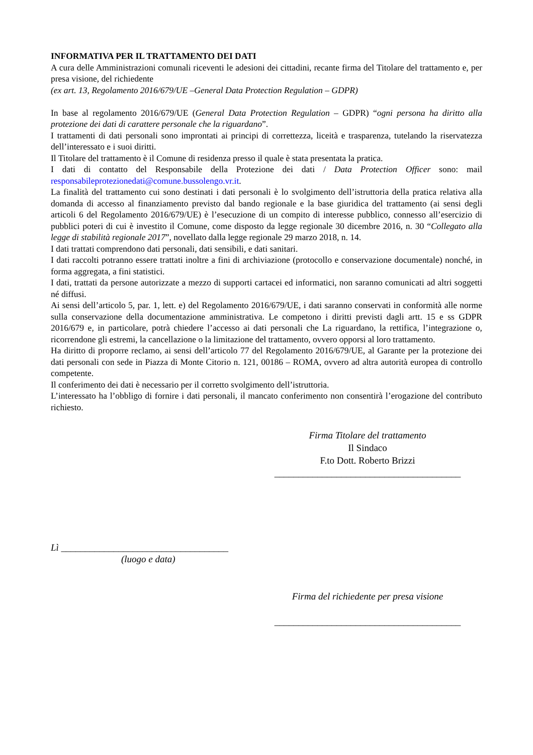INFORMATIVA PER IL TRATTAMENTO DEI DATI
A cura delle Amministrazioni comunali riceventi le adesioni dei cittadini, recante firma del Titolare del trattamento e, per presa visione, del richiedente
(ex art. 13, Regolamento 2016/679/UE –General Data Protection Regulation – GDPR)
In base al regolamento 2016/679/UE (General Data Protection Regulation – GDPR) “ogni persona ha diritto alla protezione dei dati di carattere personale che la riguardano”.
I trattamenti di dati personali sono improntati ai principi di correttezza, liceità e trasparenza, tutelando la riservatezza dell’interessato e i suoi diritti.
Il Titolare del trattamento è il Comune di residenza presso il quale è stata presentata la pratica.
I dati di contatto del Responsabile della Protezione dei dati / Data Protection Officer sono: mail responsabileprotezionedati@comune.bussolengo.vr.it.
La finalità del trattamento cui sono destinati i dati personali è lo svolgimento dell’istruttoria della pratica relativa alla domanda di accesso al finanziamento previsto dal bando regionale e la base giuridica del trattamento (ai sensi degli articoli 6 del Regolamento 2016/679/UE) è l’esecuzione di un compito di interesse pubblico, connesso all’esercizio di pubblici poteri di cui è investito il Comune, come disposto da legge regionale 30 dicembre 2016, n. 30 “Collegato alla legge di stabilità regionale 2017”, novellato dalla legge regionale 29 marzo 2018, n. 14.
I dati trattati comprendono dati personali, dati sensibili, e dati sanitari.
I dati raccolti potranno essere trattati inoltre a fini di archiviazione (protocollo e conservazione documentale) nonché, in forma aggregata, a fini statistici.
I dati, trattati da persone autorizzate a mezzo di supporti cartacei ed informatici, non saranno comunicati ad altri soggetti né diffusi.
Ai sensi dell’articolo 5, par. 1, lett. e) del Regolamento 2016/679/UE, i dati saranno conservati in conformità alle norme sulla conservazione della documentazione amministrativa. Le competono i diritti previsti dagli artt. 15 e ss GDPR 2016/679 e, in particolare, potrà chiedere l’accesso ai dati personali che La riguardano, la rettifica, l’integrazione o, ricorrendone gli estremi, la cancellazione o la limitazione del trattamento, ovvero opporsi al loro trattamento.
Ha diritto di proporre reclamo, ai sensi dell’articolo 77 del Regolamento 2016/679/UE, al Garante per la protezione dei dati personali con sede in Piazza di Monte Citorio n. 121, 00186 – ROMA, ovvero ad altra autorità europea di controllo competente.
Il conferimento dei dati è necessario per il corretto svolgimento dell’istruttoria.
L’interessato ha l’obbligo di fornire i dati personali, il mancato conferimento non consentirà l’erogazione del contributo richiesto.
Firma Titolare del trattamento
Il Sindaco
F.to Dott. Roberto Brizzi
_______________________________________
Lì ___________________________________
(luogo e data)
Firma del richiedente per presa visione
_______________________________________